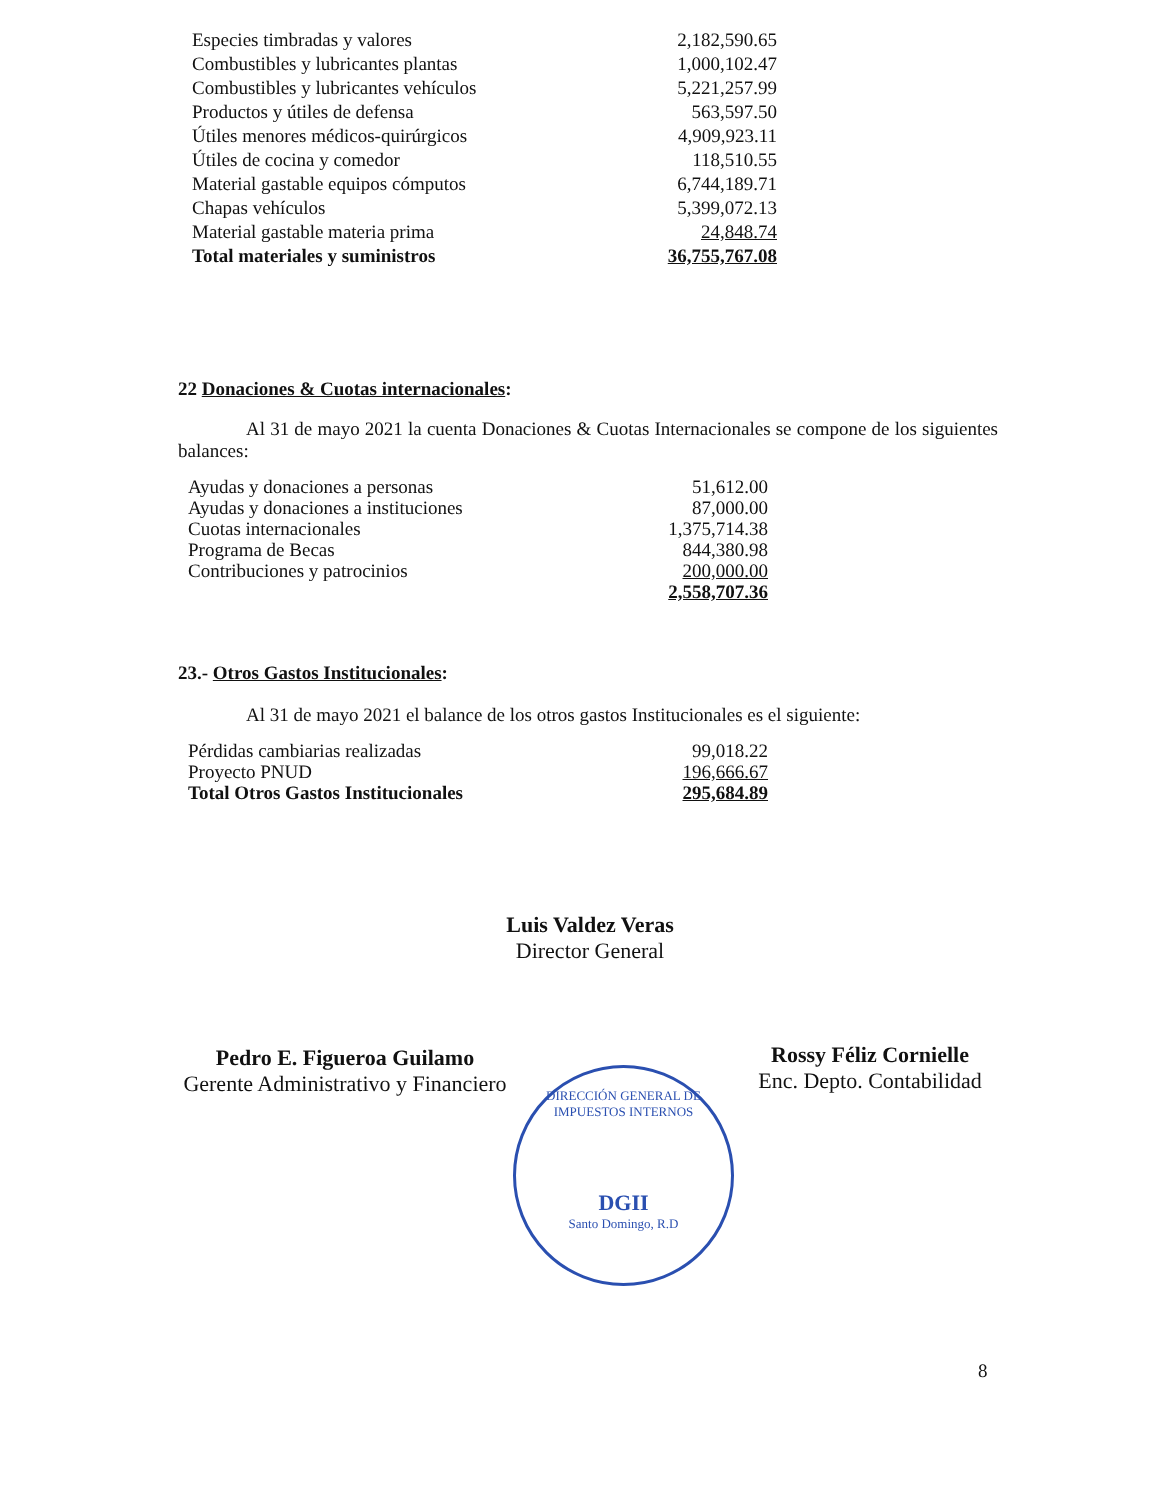| Especies timbradas y valores | 2,182,590.65 |
| Combustibles y lubricantes plantas | 1,000,102.47 |
| Combustibles y lubricantes vehículos | 5,221,257.99 |
| Productos y útiles de defensa | 563,597.50 |
| Útiles menores médicos-quirúrgicos | 4,909,923.11 |
| Útiles de cocina y comedor | 118,510.55 |
| Material gastable equipos cómputos | 6,744,189.71 |
| Chapas vehículos | 5,399,072.13 |
| Material gastable materia prima | 24,848.74 |
| Total materiales y suministros | 36,755,767.08 |
22 Donaciones & Cuotas internacionales:
Al 31 de mayo 2021 la cuenta Donaciones & Cuotas Internacionales se compone de los siguientes balances:
| Ayudas y donaciones a personas | 51,612.00 |
| Ayudas y donaciones a instituciones | 87,000.00 |
| Cuotas internacionales | 1,375,714.38 |
| Programa de Becas | 844,380.98 |
| Contribuciones y patrocinios | 200,000.00 |
| | 2,558,707.36 |
23.- Otros Gastos Institucionales:
Al 31 de mayo 2021 el balance de los otros gastos Institucionales es el siguiente:
| Pérdidas cambiarias realizadas | 99,018.22 |
| Proyecto PNUD | 196,666.67 |
| Total Otros Gastos Institucionales | 295,684.89 |
Luis Valdez Veras
Director General
Pedro E. Figueroa Guilamo
Gerente Administrativo y Financiero
Rossy Féliz Cornielle
Enc. Depto. Contabilidad
DIRECCIÓN GENERAL DE IMPUESTOS INTERNOS
DGII
Santo Domingo, R.D
8